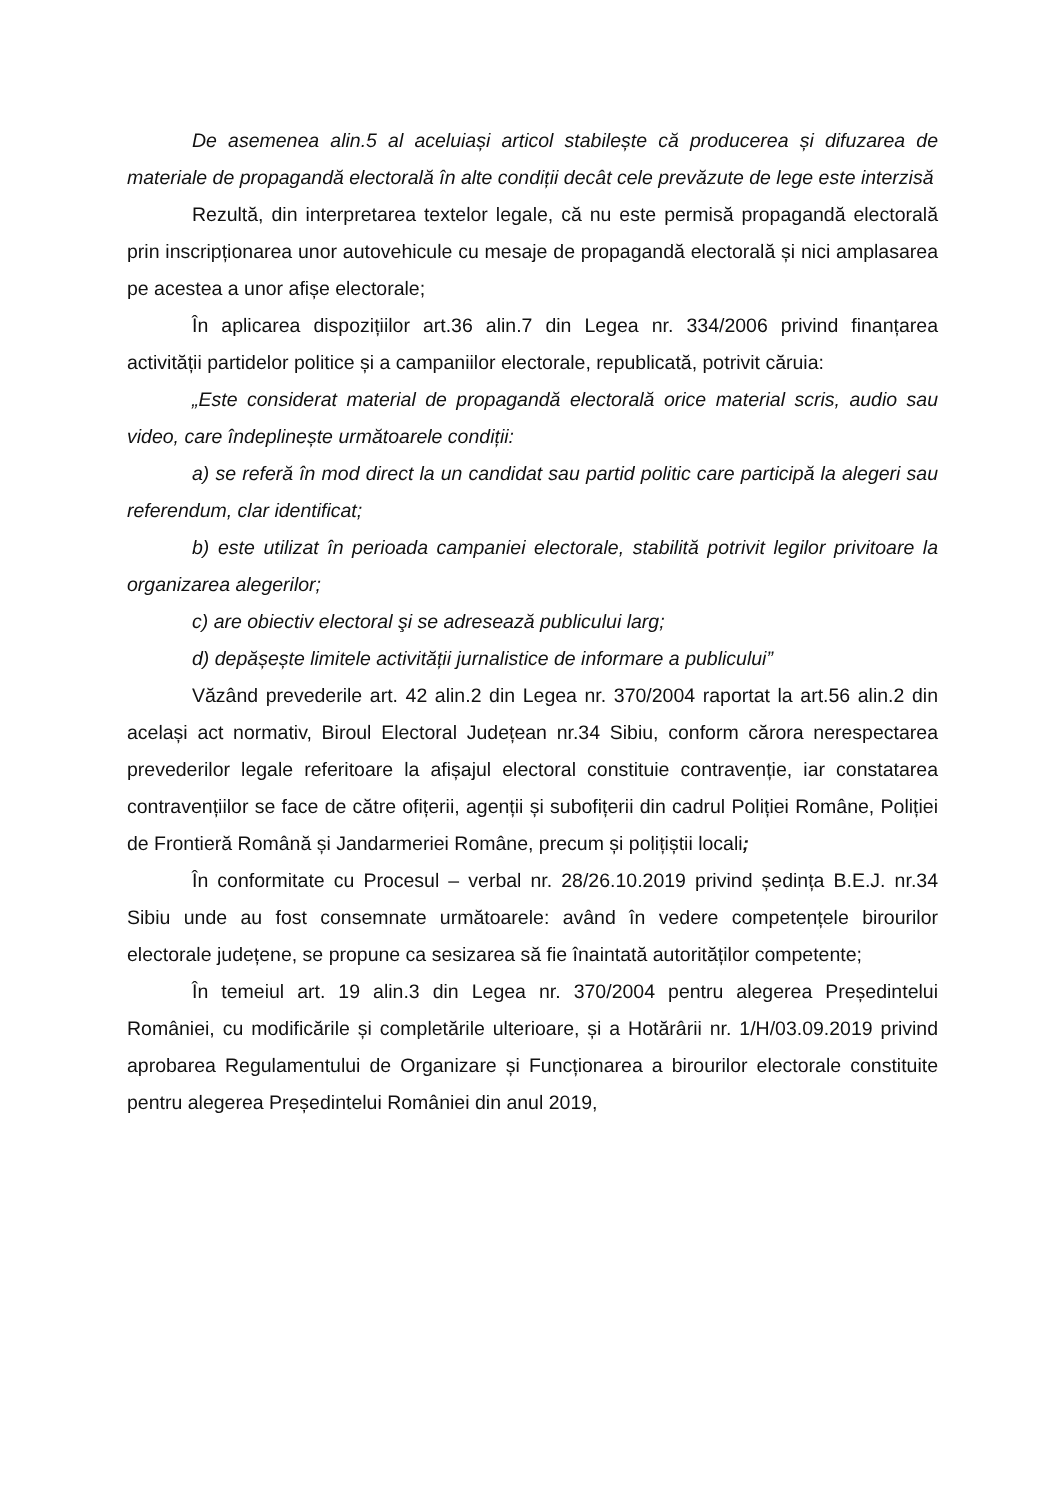De asemenea alin.5 al aceluiași articol stabilește că producerea și difuzarea de materiale de propagandă electorală în alte condiții decât cele prevăzute de lege este interzisă
Rezultă, din interpretarea textelor legale, că nu este permisă propagandă electorală prin inscripționarea unor autovehicule cu mesaje de propagandă electorală și nici amplasarea pe acestea a unor afișe electorale;
În aplicarea dispozițiilor art.36 alin.7 din Legea nr. 334/2006 privind finanțarea activității partidelor politice și a campaniilor electorale, republicată, potrivit căruia:
„Este considerat material de propagandă electorală orice material scris, audio sau video, care îndeplinește următoarele condiții:
a) se referă în mod direct la un candidat sau partid politic care participă la alegeri sau referendum, clar identificat;
b) este utilizat în perioada campaniei electorale, stabilită potrivit legilor privitoare la organizarea alegerilor;
c) are obiectiv electoral şi se adresează publicului larg;
d) depășește limitele activității jurnalistice de informare a publicului”
Văzând prevederile art. 42 alin.2 din Legea nr. 370/2004 raportat la art.56 alin.2 din același act normativ, Biroul Electoral Județean nr.34 Sibiu, conform cărora nerespectarea prevederilor legale referitoare la afișajul electoral constituie contravenție, iar constatarea contravențiilor se face de către ofițerii, agenții și subofițerii din cadrul Poliției Române, Poliției de Frontieră Română și Jandarmeriei Române, precum și polițiștii locali;
În conformitate cu Procesul – verbal nr. 28/26.10.2019 privind ședința B.E.J. nr.34 Sibiu unde au fost consemnate următoarele: având în vedere competențele birourilor electorale județene, se propune ca sesizarea să fie înaintată autorităților competente;
În temeiul art. 19 alin.3 din Legea nr. 370/2004 pentru alegerea Președintelui României, cu modificările și completările ulterioare, și a Hotărârii nr. 1/H/03.09.2019 privind aprobarea Regulamentului de Organizare și Funcționarea a birourilor electorale constituite pentru alegerea Președintelui României din anul 2019,